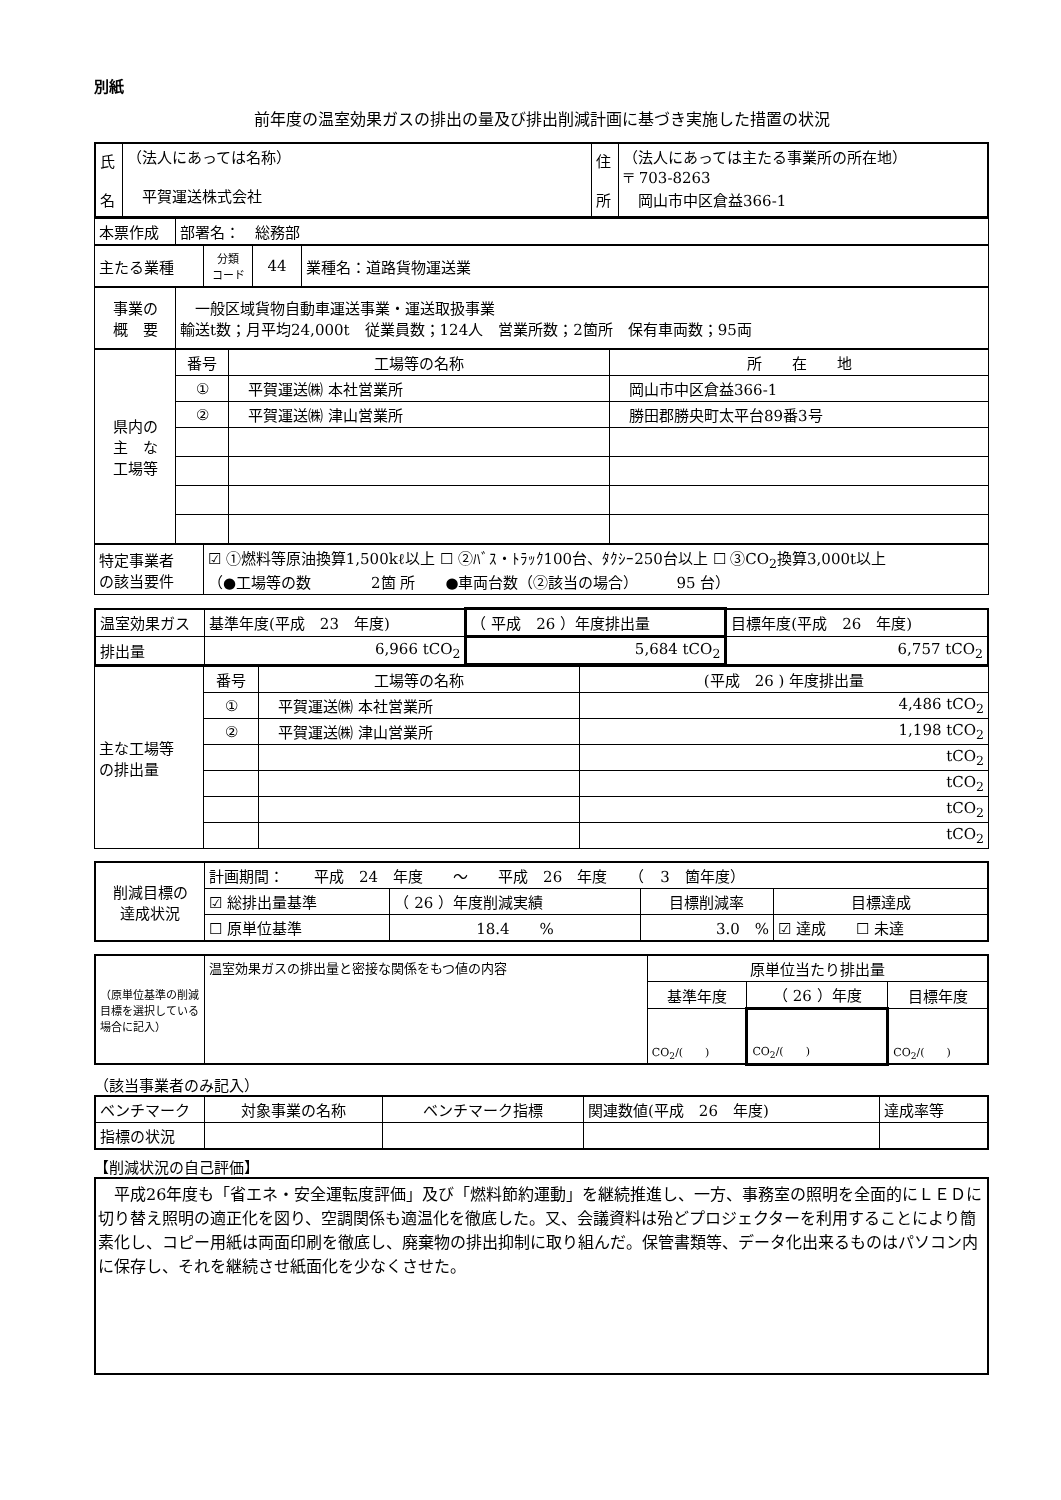別紙
前年度の温室効果ガスの排出の量及び排出削減計画に基づき実施した措置の状況
| 氏 名 | （法人にあっては名称） 平賀運送株式会社 | 住 所 | （法人にあっては主たる事業所の所在地） 〒 703-8263 岡山市中区倉益366-1 |
| 本票作成 | 部署名： 総務部 |
| 主たる業種 | 分類 コード | 44 | 業種名：道路貨物運送業 |
| 事業の 概 要 | 一般区域貨物自動車運送事業・運送取扱事業 輸送t数；月平均24,000t 従業員数；124人 営業所数；2箇所 保有車両数；95両 |
| 県内の 主 な 工場等 | 番号 | 工場等の名称 | 所 在 地 |
| | ① | 平賀運送㈱ 本社営業所 | 岡山市中区倉益366-1 |
| | ② | 平賀運送㈱ 津山営業所 | 勝田郡勝央町太平台89番3号 |
| 特定事業者 の該当要件 | ☑ ①燃料等原油換算1,500kℓ以上 ☐ ②ﾊﾞｽ・ﾄﾗｯｸ100台、ﾀｸｼｰ250台以上 ☐ ③CO<sub>2</sub>換算3,000t以上 （●工場等の数 2箇 所 ●車両台数（②該当の場合） 95 台） |
| 温室効果ガス | 基準年度(平成 23 年度) | （ 平成 26 ）年度排出量 | 目標年度(平成 26 年度) |
| 排出量 | 6,966 tCO<sub>2</sub> | 5,684 tCO<sub>2</sub> | 6,757 tCO<sub>2</sub> |
| 主な工場等 の排出量 | 番号 | 工場等の名称 | (平成 26 ) 年度排出量 |
| | ① | 平賀運送㈱ 本社営業所 | 4,486 tCO<sub>2</sub> |
| | ② | 平賀運送㈱ 津山営業所 | 1,198 tCO<sub>2</sub> |
| | | | tCO<sub>2</sub> |
| | | | tCO<sub>2</sub> |
| | | | tCO<sub>2</sub> |
| | | | tCO<sub>2</sub> |
| 削減目標の 達成状況 | 計画期間： 平成 24 年度 ～ 平成 26 年度 （ 3 箇年度） | | | |
| | ☑ 総排出量基準 | （ 26 ）年度削減実績 | 目標削減率 | 目標達成 |
| | ☐ 原単位基準 | 18.4 % | 3.0 % | ☑ 達成 ☐ 未達 |
| （原単位基準の削減目標を選択している場合に記入） | 温室効果ガスの排出量と密接な関係をもつ値の内容 | 原単位当たり排出量 | | |
| | | 基準年度 | （ 26 ）年度 | 目標年度 |
| | | CO<sub>2</sub>/( ) | CO<sub>2</sub>/( ) | CO<sub>2</sub>/( ) |
（該当事業者のみ記入）
| ベンチマーク | 対象事業の名称 | ベンチマーク指標 | 関連数値(平成 26 年度) | 達成率等 |
| 指標の状況 | | | | |
【削減状況の自己評価】
　平成26年度も「省エネ・安全運転度評価」及び「燃料節約運動」を継続推進し、一方、事務室の照明を全面的にＬＥＤに切り替え照明の適正化を図り、空調関係も適温化を徹底した。又、会議資料は殆どプロジェクターを利用することにより簡素化し、コピー用紙は両面印刷を徹底し、廃棄物の排出抑制に取り組んだ。保管書類等、データ化出来るものはパソコン内に保存し、それを継続させ紙面化を少なくさせた。